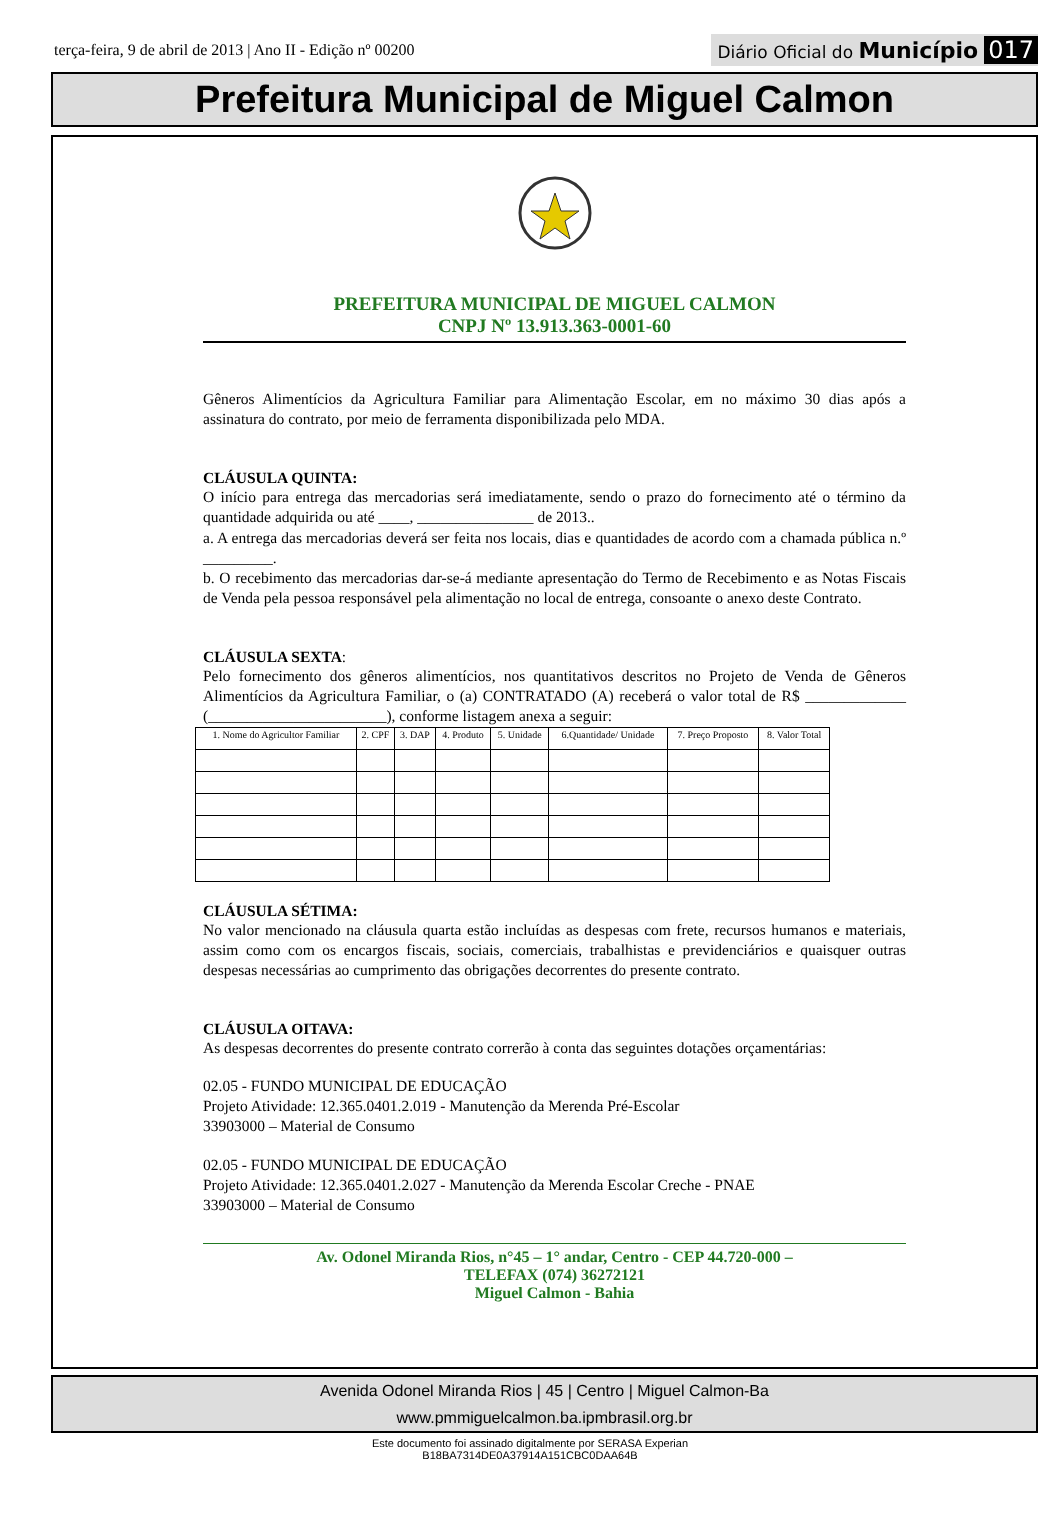terça-feira, 9 de abril de 2013 | Ano II - Edição nº 00200 Diário Oficial do Município 017
Prefeitura Municipal de Miguel Calmon
PREFEITURA MUNICIPAL DE MIGUEL CALMON
CNPJ Nº 13.913.363-0001-60
Gêneros Alimentícios da Agricultura Familiar para Alimentação Escolar, em no máximo 30 dias após a assinatura do contrato, por meio de ferramenta disponibilizada pelo MDA.
CLÁUSULA QUINTA:
O início para entrega das mercadorias será imediatamente, sendo o prazo do fornecimento até o término da quantidade adquirida ou até ____, _______________ de 2013..
a. A entrega das mercadorias deverá ser feita nos locais, dias e quantidades de acordo com a chamada pública n.º _________.
b. O recebimento das mercadorias dar-se-á mediante apresentação do Termo de Recebimento e as Notas Fiscais de Venda pela pessoa responsável pela alimentação no local de entrega, consoante o anexo deste Contrato.
CLÁUSULA SEXTA:
Pelo fornecimento dos gêneros alimentícios, nos quantitativos descritos no Projeto de Venda de Gêneros Alimentícios da Agricultura Familiar, o (a) CONTRATADO (A) receberá o valor total de R$ _____________ (_______________________), conforme listagem anexa a seguir:
| 1. Nome do Agricultor Familiar | 2. CPF | 3. DAP | 4. Produto | 5. Unidade | 6.Quantidade/ Unidade | 7. Preço Proposto | 8. Valor Total |
| --- | --- | --- | --- | --- | --- | --- | --- |
CLÁUSULA SÉTIMA:
No valor mencionado na cláusula quarta estão incluídas as despesas com frete, recursos humanos e materiais, assim como com os encargos fiscais, sociais, comerciais, trabalhistas e previdenciários e quaisquer outras despesas necessárias ao cumprimento das obrigações decorrentes do presente contrato.
CLÁUSULA OITAVA:
As despesas decorrentes do presente contrato correrão à conta das seguintes dotações orçamentárias:
02.05 - FUNDO MUNICIPAL DE EDUCAÇÃO
Projeto Atividade: 12.365.0401.2.019 - Manutenção da Merenda Pré-Escolar
33903000 – Material de Consumo
02.05 - FUNDO MUNICIPAL DE EDUCAÇÃO
Projeto Atividade: 12.365.0401.2.027 - Manutenção da Merenda Escolar Creche - PNAE
33903000 – Material de Consumo
Av. Odonel Miranda Rios, n°45 – 1° andar, Centro - CEP 44.720-000 –
TELEFAX (074) 36272121
Miguel Calmon - Bahia
Avenida Odonel Miranda Rios | 45 | Centro | Miguel Calmon-Ba
www.pmmiguelcalmon.ba.ipmbrasil.org.br
Este documento foi assinado digitalmente por SERASA Experian
B18BA7314DE0A37914A151CBC0DAA64B